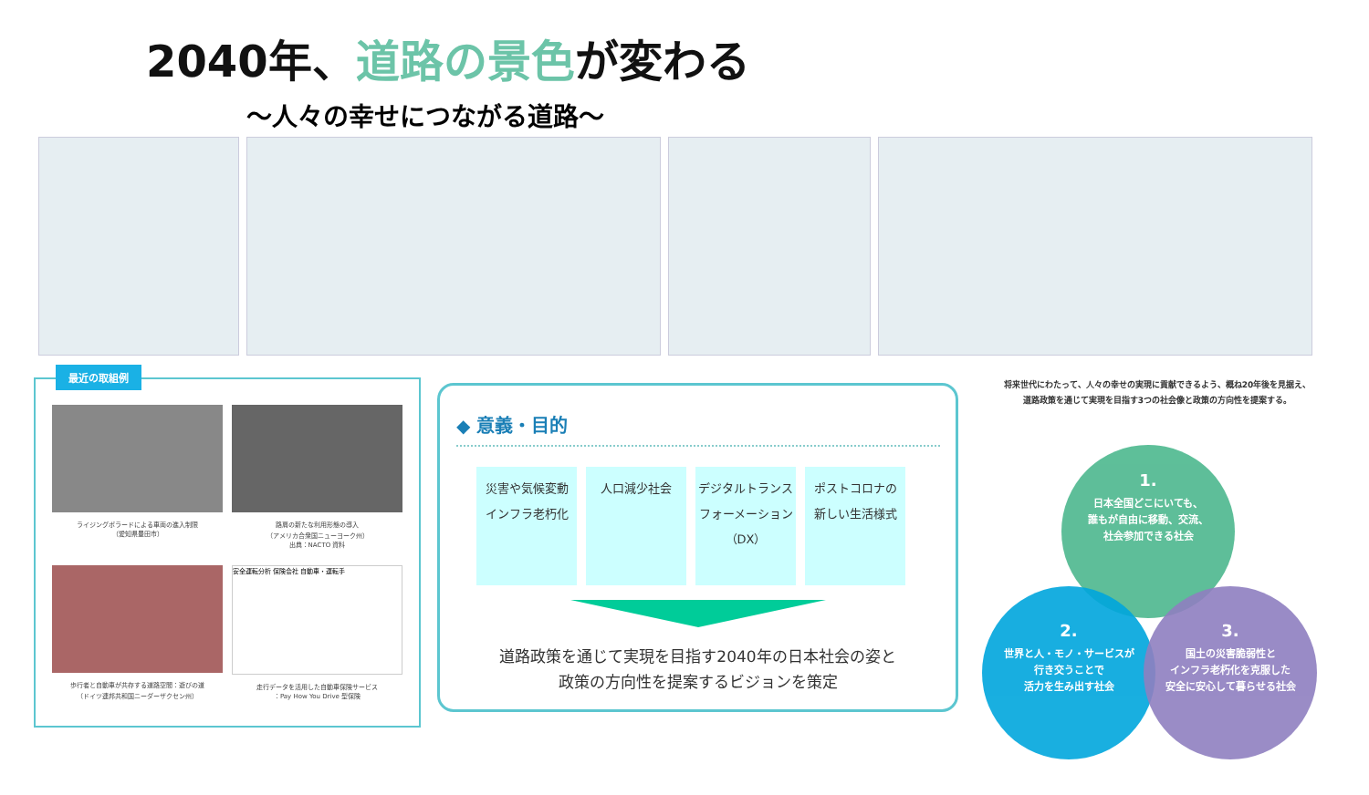2040年、道路の景色が変わる
〜人々の幸せにつながる道路〜
最近の取組例
ライジングボラードによる車両の進入制限
（愛知県豊田市）
路肩の新たな利用形態の導入
（アメリカ合衆国ニューヨーク州）
出典：NACTO 資料
歩行者と自動車が共存する道路空間：遊びの道
（ドイツ連邦共和国ニーダーザクセン州）
安全運転分析 保険会社 自動車・運転手
走行データを活用した自動車保険サービス
：Pay How You Drive 型保険
◆ 意義・目的
災害や気候変動
インフラ老朽化
人口減少社会 デジタルトランス
フォーメーション
（DX）
ポストコロナの
新しい生活様式
道路政策を通じて実現を目指す2040年の日本社会の姿と
政策の方向性を提案するビジョンを策定
将来世代にわたって、人々の幸せの実現に貢献できるよう、概ね20年後を見据え、
道路政策を通じて実現を目指す3つの社会像と政策の方向性を提案する。
1.
日本全国どこにいても、
誰もが自由に移動、交流、
社会参加できる社会
2.
世界と人・モノ・サービスが
行き交うことで
活力を生み出す社会
3.
国土の災害脆弱性と
インフラ老朽化を克服した
安全に安心して暮らせる社会